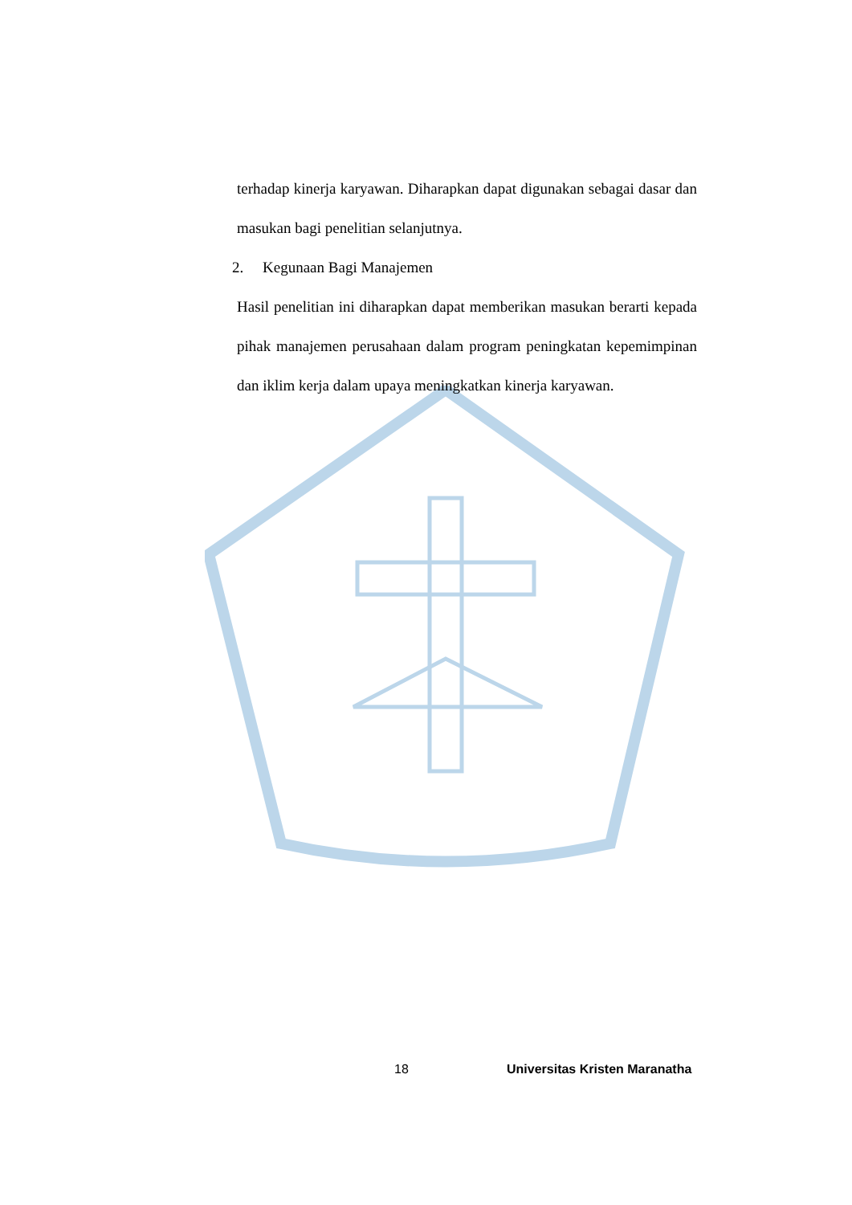terhadap kinerja karyawan. Diharapkan dapat digunakan sebagai dasar dan masukan bagi penelitian selanjutnya.
2. Kegunaan Bagi Manajemen
Hasil penelitian ini diharapkan dapat memberikan masukan berarti kepada pihak manajemen perusahaan dalam program peningkatan kepemimpinan dan iklim kerja dalam upaya meningkatkan kinerja karyawan.
18 Universitas Kristen Maranatha